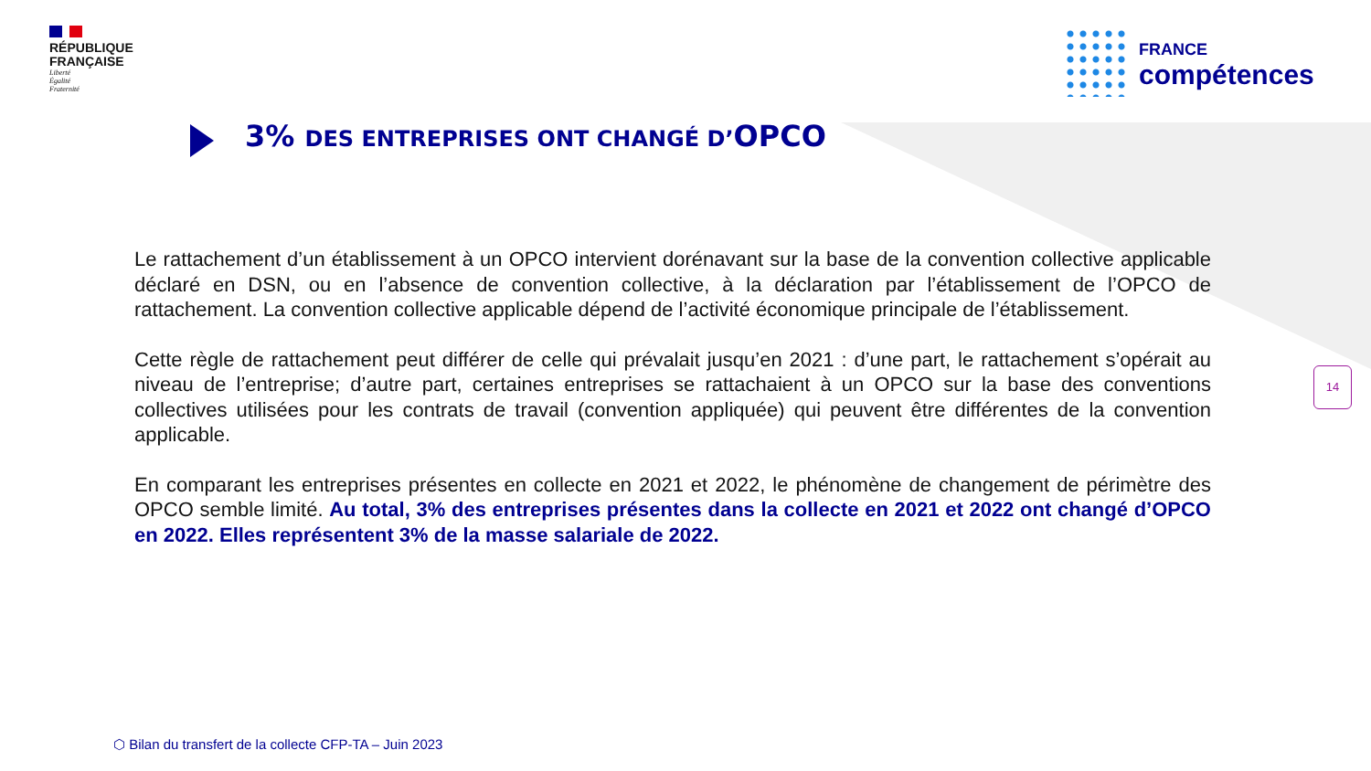RÉPUBLIQUE
FRANÇAISE
Liberté
Égalité
Fraternité
FRANCE
compétences
3% DES ENTREPRISES ONT CHANGÉ D’OPCO
Le rattachement d’un établissement à un OPCO intervient dorénavant sur la base de la convention collective applicable déclaré en DSN, ou en l’absence de convention collective, à la déclaration par l’établissement de l’OPCO de rattachement. La convention collective applicable dépend de l’activité économique principale de l’établissement.
Cette règle de rattachement peut différer de celle qui prévalait jusqu’en 2021 : d’une part, le rattachement s’opérait au niveau de l’entreprise; d’autre part, certaines entreprises se rattachaient à un OPCO sur la base des conventions collectives utilisées pour les contrats de travail (convention appliquée) qui peuvent être différentes de la convention applicable.
En comparant les entreprises présentes en collecte en 2021 et 2022, le phénomène de changement de périmètre des OPCO semble limité. Au total, 3% des entreprises présentes dans la collecte en 2021 et 2022 ont changé d’OPCO en 2022. Elles représentent 3% de la masse salariale de 2022.
14
⬡ Bilan du transfert de la collecte CFP-TA – Juin 2023